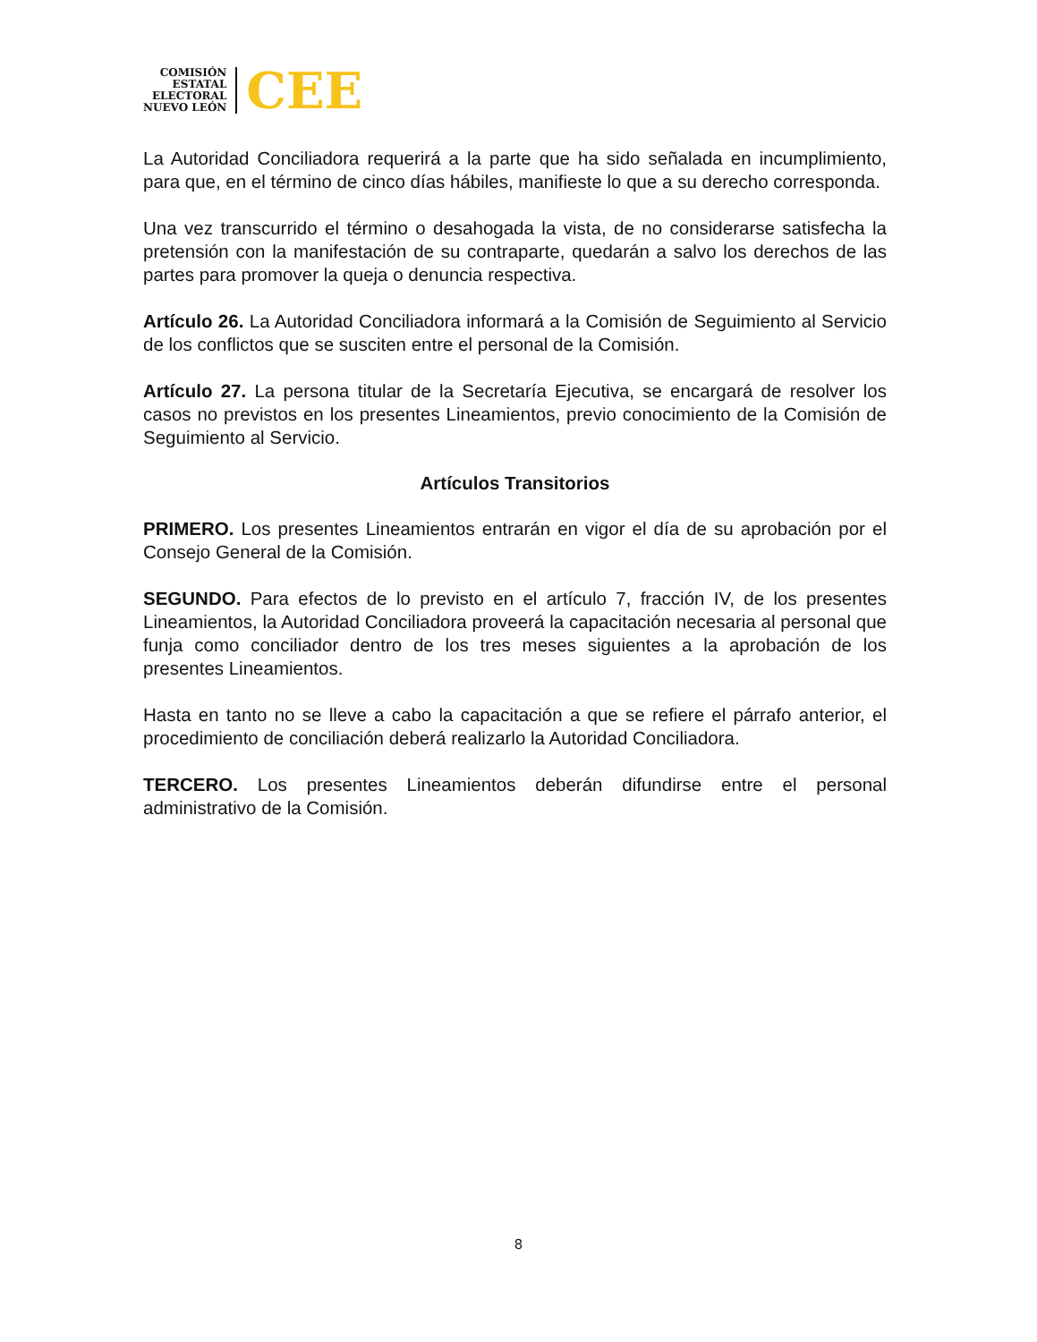COMISIÓN
ESTATAL
ELECTORAL
NUEVO LEÓN
CEE
La Autoridad Conciliadora requerirá a la parte que ha sido señalada en incumplimiento, para que, en el término de cinco días hábiles, manifieste lo que a su derecho corresponda.
Una vez transcurrido el término o desahogada la vista, de no considerarse satisfecha la pretensión con la manifestación de su contraparte, quedarán a salvo los derechos de las partes para promover la queja o denuncia respectiva.
Artículo 26. La Autoridad Conciliadora informará a la Comisión de Seguimiento al Servicio de los conflictos que se susciten entre el personal de la Comisión.
Artículo 27. La persona titular de la Secretaría Ejecutiva, se encargará de resolver los casos no previstos en los presentes Lineamientos, previo conocimiento de la Comisión de Seguimiento al Servicio.
Artículos Transitorios
PRIMERO. Los presentes Lineamientos entrarán en vigor el día de su aprobación por el Consejo General de la Comisión.
SEGUNDO. Para efectos de lo previsto en el artículo 7, fracción IV, de los presentes Lineamientos, la Autoridad Conciliadora proveerá la capacitación necesaria al personal que funja como conciliador dentro de los tres meses siguientes a la aprobación de los presentes Lineamientos.
Hasta en tanto no se lleve a cabo la capacitación a que se refiere el párrafo anterior, el procedimiento de conciliación deberá realizarlo la Autoridad Conciliadora.
TERCERO. Los presentes Lineamientos deberán difundirse entre el personal administrativo de la Comisión.
8